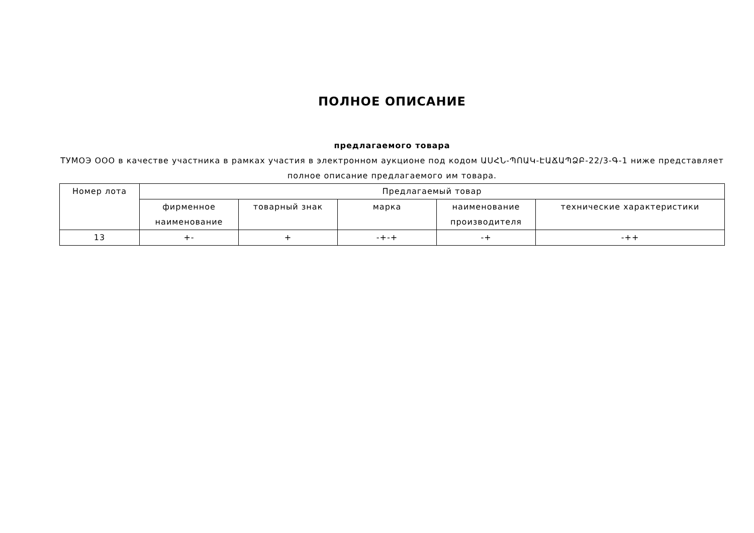ПОЛНОЕ ОПИСАНИЕ
предлагаемого товара
ТУМОЭ ООО в качестве участника в рамках участия в электронном аукционе под кодом ԱՍՀՆ-ՊՈԱԿ-ԷԱՃԱՊՁԲ-22/3-Գ-1 ниже представляет полное описание предлагаемого им товара.
| Номер лота | Предлагаемый товар | | | | |
| --- | --- | --- | --- | --- | --- |
| | фирменное наименование | товарный знак | марка | наименование производителя | технические характеристики |
| 13 | +- | + | -+-+ | -+ | -++ |